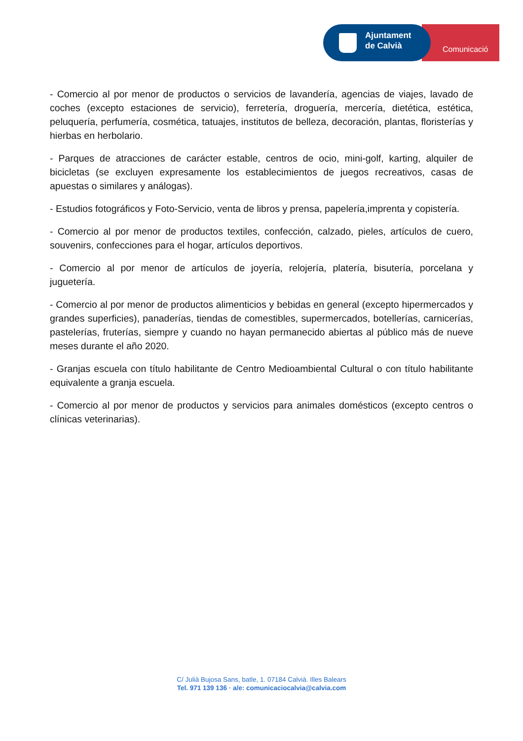Comunicació
Ajuntament
de Calvià
- Comercio al por menor de productos o servicios de lavandería, agencias de viajes, lavado de coches (excepto estaciones de servicio), ferretería, droguería, mercería, dietética, estética, peluquería, perfumería, cosmética, tatuajes, institutos de belleza, decoración, plantas, floristerías y hierbas en herbolario.
- Parques de atracciones de carácter estable, centros de ocio, mini-golf, karting, alquiler de bicicletas (se excluyen expresamente los establecimientos de juegos recreativos, casas de apuestas o similares y análogas).
- Estudios fotográficos y Foto-Servicio, venta de libros y prensa, papelería,imprenta y copistería.
- Comercio al por menor de productos textiles, confección, calzado, pieles, artículos de cuero, souvenirs, confecciones para el hogar, artículos deportivos.
- Comercio al por menor de artículos de joyería, relojería, platería, bisutería, porcelana y juguetería.
- Comercio al por menor de productos alimenticios y bebidas en general (excepto hipermercados y grandes superficies), panaderías, tiendas de comestibles, supermercados, botellerías, carnicerías, pastelerías, fruterías, siempre y cuando no hayan permanecido abiertas al público más de nueve meses durante el año 2020.
- Granjas escuela con título habilitante de Centro Medioambiental Cultural o con título habilitante equivalente a granja escuela.
- Comercio al por menor de productos y servicios para animales domésticos (excepto centros o clínicas veterinarias).
C/ Julià Bujosa Sans, batle, 1. 07184 Calvià. Illes Balears
Tel. 971 139 136 · a/e: comunicaciocalvia@calvia.com